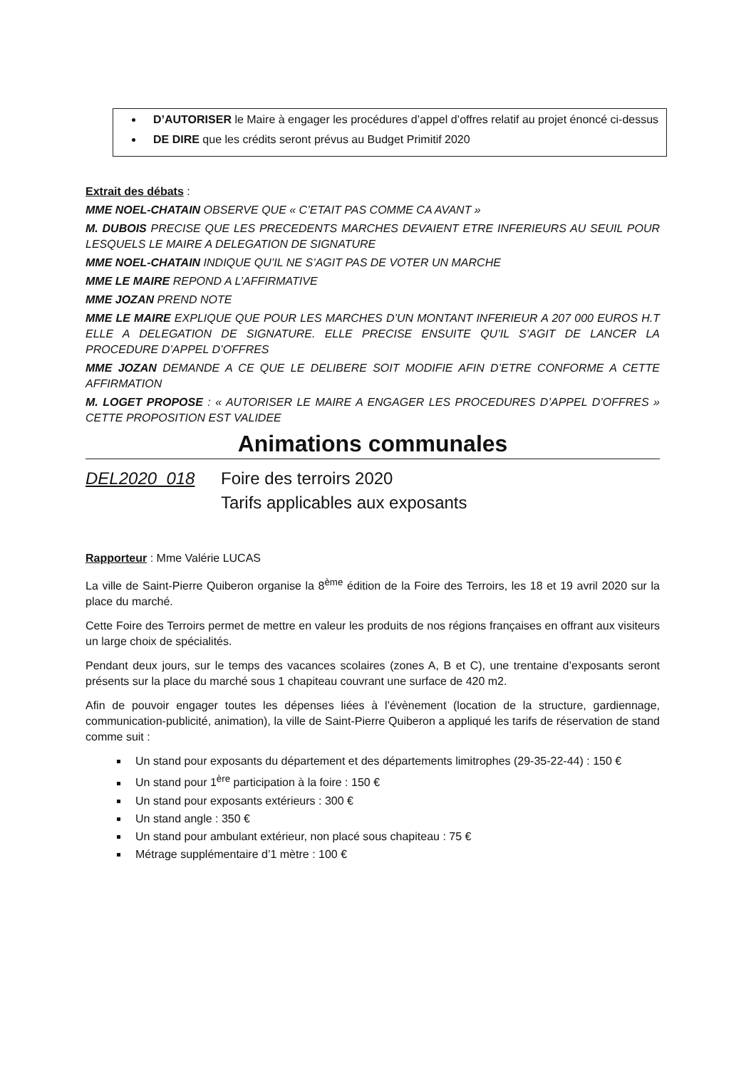D’AUTORISER le Maire à engager les procédures d’appel d’offres relatif au projet énoncé ci-dessus
DE DIRE que les crédits seront prévus au Budget Primitif 2020
Extrait des débats :
MME NOEL-CHATAIN OBSERVE QUE « C’ETAIT PAS COMME CA AVANT »
M. DUBOIS PRECISE QUE LES PRECEDENTS MARCHES DEVAIENT ETRE INFERIEURS AU SEUIL POUR LESQUELS LE MAIRE A DELEGATION DE SIGNATURE
MME NOEL-CHATAIN INDIQUE QU’IL NE S’AGIT PAS DE VOTER UN MARCHE
MME LE MAIRE REPOND A L’AFFIRMATIVE
MME JOZAN PREND NOTE
MME LE MAIRE EXPLIQUE QUE POUR LES MARCHES D’UN MONTANT INFERIEUR A 207 000 EUROS H.T ELLE A DELEGATION DE SIGNATURE. ELLE PRECISE ENSUITE QU’IL S’AGIT DE LANCER LA PROCEDURE D’APPEL D’OFFRES
MME JOZAN DEMANDE A CE QUE LE DELIBERE SOIT MODIFIE AFIN D’ETRE CONFORME A CETTE AFFIRMATION
M. LOGET PROPOSE : « AUTORISER LE MAIRE A ENGAGER LES PROCEDURES D’APPEL D’OFFRES » CETTE PROPOSITION EST VALIDEE
Animations communales
DEL2020_018 Foire des terroirs 2020
Tarifs applicables aux exposants
Rapporteur : Mme Valérie LUCAS
La ville de Saint-Pierre Quiberon organise la 8<sup>ème</sup> édition de la Foire des Terroirs, les 18 et 19 avril 2020 sur la place du marché.
Cette Foire des Terroirs permet de mettre en valeur les produits de nos régions françaises en offrant aux visiteurs un large choix de spécialités.
Pendant deux jours, sur le temps des vacances scolaires (zones A, B et C), une trentaine d’exposants seront présents sur la place du marché sous 1 chapiteau couvrant une surface de 420 m2.
Afin de pouvoir engager toutes les dépenses liées à l’évènement (location de la structure, gardiennage, communication-publicité, animation), la ville de Saint-Pierre Quiberon a appliqué les tarifs de réservation de stand comme suit :
Un stand pour exposants du département et des départements limitrophes (29-35-22-44) : 150 €
Un stand pour 1<sup>ère</sup> participation à la foire : 150 €
Un stand pour exposants extérieurs : 300 €
Un stand angle : 350 €
Un stand pour ambulant extérieur, non placé sous chapiteau : 75 €
Métrage supplémentaire d’1 mètre : 100 €